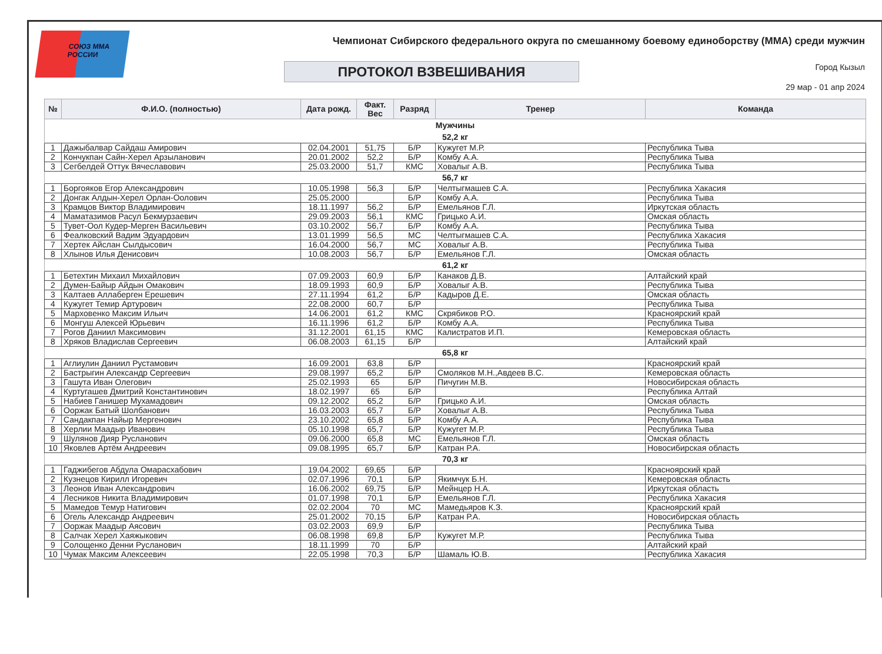СОЮЗ ММА РОССИИ
Чемпионат Сибирского федерального округа по смешанному боевому единоборству (ММА) среди мужчин
ПРОТОКОЛ ВЗВЕШИВАНИЯ Город Кызыл
29 мар - 01 апр 2024
| № | Ф.И.О. (полностью) | Дата рожд. | Факт. Вес | Разряд | Тренер | Команда |
| --- | --- | --- | --- | --- | --- | --- |
| Мужчины | | | | | | |
| 52,2 кг | | | | | | |
| 1 | Дажыбалвар Сайдаш Амирович | 02.04.2001 | 51,75 | Б/Р | Кужугет М.Р. | Республика Тыва |
| 2 | Кончукпан Сайн-Херел Арзыланович | 20.01.2002 | 52,2 | Б/Р | Комбу А.А. | Республика Тыва |
| 3 | Сегбелдей Оттук Вячеславович | 25.03.2000 | 51,7 | КМС | Ховалыг А.В. | Республика Тыва |
| 56,7 кг | | | | | | |
| 1 | Боргояков Егор Александрович | 10.05.1998 | 56,3 | Б/Р | Челтыгмашев С.А. | Республика Хакасия |
| 2 | Донгак Алдын-Херел Орлан-Оолович | 25.05.2000 | | Б/Р | Комбу А.А. | Республика Тыва |
| 3 | Крамцов Виктор Владимирович | 18.11.1997 | 56,2 | Б/Р | Емельянов Г.Л. | Иркутская область |
| 4 | Маматазимов Расул Бекмурзаевич | 29.09.2003 | 56,1 | КМС | Грицько А.И. | Омская область |
| 5 | Тувет-Оол Кудер-Мерген Васильевич | 03.10.2002 | 56,7 | Б/Р | Комбу А.А. | Республика Тыва |
| 6 | Феалковский Вадим Эдуардович | 13.01.1999 | 56,5 | МС | Челтыгмашев С.А. | Республика Хакасия |
| 7 | Хертек Айслан Сылдысович | 16.04.2000 | 56,7 | МС | Ховалыг А.В. | Республика Тыва |
| 8 | Хлынов Илья Денисович | 10.08.2003 | 56,7 | Б/Р | Емельянов Г.Л. | Омская область |
| 61,2 кг | | | | | | |
| 1 | Бетехтин Михаил Михайлович | 07.09.2003 | 60,9 | Б/Р | Канаков Д.В. | Алтайский край |
| 2 | Думен-Байыр Айдын Омакович | 18.09.1993 | 60,9 | Б/Р | Ховалыг А.В. | Республика Тыва |
| 3 | Калтаев Аллаберген Ерешевич | 27.11.1994 | 61,2 | Б/Р | Кадыров Д.Е. | Омская область |
| 4 | Кужугет Темир Артурович | 22.08.2000 | 60,7 | Б/Р | | Республика Тыва |
| 5 | Марховенко Максим Ильич | 14.06.2001 | 61,2 | КМС | Скрябиков Р.О. | Красноярский край |
| 6 | Монгуш Алексей Юрьевич | 16.11.1996 | 61,2 | Б/Р | Комбу А.А. | Республика Тыва |
| 7 | Рогов Даниил Максимович | 31.12.2001 | 61,15 | КМС | Калистратов И.П. | Кемеровская область |
| 8 | Хряков Владислав Сергеевич | 06.08.2003 | 61,15 | Б/Р | | Алтайский край |
| 65,8 кг | | | | | | |
| 1 | Аглиулин Даниил Рустамович | 16.09.2001 | 63,8 | Б/Р | | Красноярский край |
| 2 | Бастрыгин Александр Сергеевич | 29.08.1997 | 65,2 | Б/Р | Смоляков М.Н.,Авдеев В.С. | Кемеровская область |
| 3 | Гашута Иван Олегович | 25.02.1993 | 65 | Б/Р | Пичугин М.В. | Новосибирская область |
| 4 | Куртугашев Дмитрий Константинович | 18.02.1997 | 65 | Б/Р | | Республика Алтай |
| 5 | Набиев Ганишер Мухамадович | 09.12.2002 | 65,2 | Б/Р | Грицько А.И. | Омская область |
| 6 | Ооржак Батый Шолбанович | 16.03.2003 | 65,7 | Б/Р | Ховалыг А.В. | Республика Тыва |
| 7 | Сандакпан Найыр Мергенович | 23.10.2002 | 65,8 | Б/Р | Комбу А.А. | Республика Тыва |
| 8 | Херлии Маадыр Иванович | 05.10.1998 | 65,7 | Б/Р | Кужугет М.Р. | Республика Тыва |
| 9 | Шулянов Дияр Русланович | 09.06.2000 | 65,8 | МС | Емельянов Г.Л. | Омская область |
| 10 | Яковлев Артём Андреевич | 09.08.1995 | 65,7 | Б/Р | Катран Р.А. | Новосибирская область |
| 70,3 кг | | | | | | |
| 1 | Гаджибегов Абдула Омарасхабович | 19.04.2002 | 69,65 | Б/Р | | Красноярский край |
| 2 | Кузнецов Кирилл Игоревич | 02.07.1996 | 70,1 | Б/Р | Якимчук Б.Н. | Кемеровская область |
| 3 | Леонов Иван Александрович | 16.06.2002 | 69,75 | Б/Р | Мейнцер Н.А. | Иркутская область |
| 4 | Лесников Никита Владимирович | 01.07.1998 | 70,1 | Б/Р | Емельянов Г.Л. | Республика Хакасия |
| 5 | Мамедов Темур Натигович | 02.02.2004 | 70 | МС | Мамедьяров К.З. | Красноярский край |
| 6 | Огель Александр Андреевич | 25.01.2002 | 70,15 | Б/Р | Катран Р.А. | Новосибирская область |
| 7 | Ооржак Маадыр Аясович | 03.02.2003 | 69,9 | Б/Р | | Республика Тыва |
| 8 | Салчак Херел Хаяжыкович | 06.08.1998 | 69,8 | Б/Р | Кужугет М.Р. | Республика Тыва |
| 9 | Солощенко Денни Русланович | 18.11.1999 | 70 | Б/Р | | Алтайский край |
| 10 | Чумак Максим Алексеевич | 22.05.1998 | 70,3 | Б/Р | Шамаль Ю.В. | Республика Хакасия |